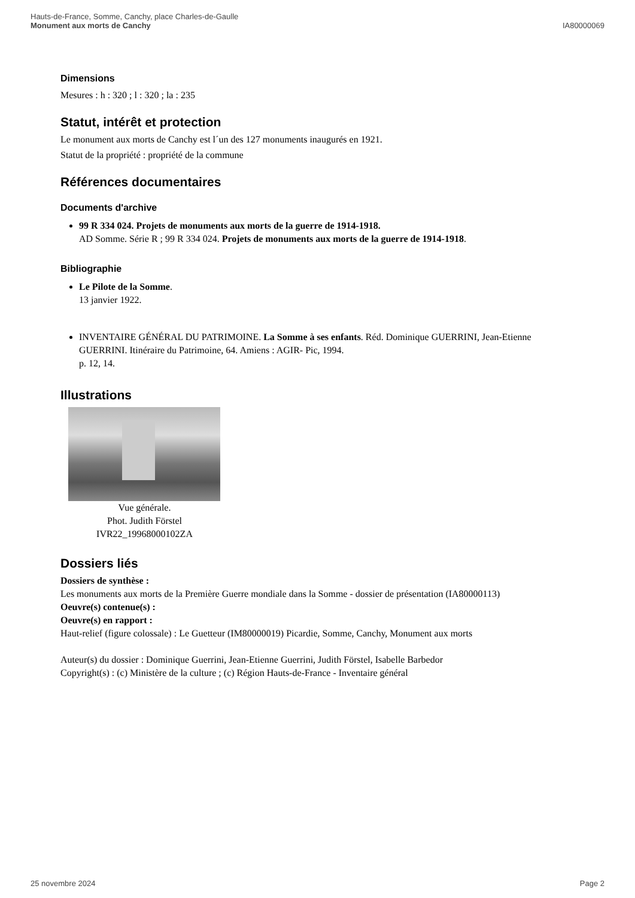Hauts-de-France, Somme, Canchy, place Charles-de-Gaulle
Monument aux morts de Canchy
IA80000069
Dimensions
Mesures : h : 320 ; l : 320 ; la : 235
Statut, intérêt et protection
Le monument aux morts de Canchy est l´un des 127 monuments inaugurés en 1921.
Statut de la propriété : propriété de la commune
Références documentaires
Documents d'archive
99 R 334 024. Projets de monuments aux morts de la guerre de 1914-1918.
AD Somme. Série R ; 99 R 334 024. Projets de monuments aux morts de la guerre de 1914-1918.
Bibliographie
Le Pilote de la Somme.
13 janvier 1922.
INVENTAIRE GÉNÉRAL DU PATRIMOINE. La Somme à ses enfants. Réd. Dominique GUERRINI, Jean-Etienne GUERRINI. Itinéraire du Patrimoine, 64. Amiens : AGIR- Pic, 1994.
p. 12, 14.
Illustrations
Vue générale.
Phot. Judith Förstel
IVR22_19968000102ZA
Dossiers liés
Dossiers de synthèse :
Les monuments aux morts de la Première Guerre mondiale dans la Somme - dossier de présentation (IA80000113)
Oeuvre(s) contenue(s) :
Oeuvre(s) en rapport :
Haut-relief (figure colossale) : Le Guetteur (IM80000019) Picardie, Somme, Canchy, Monument aux morts
Auteur(s) du dossier : Dominique Guerrini, Jean-Etienne Guerrini, Judith Förstel, Isabelle Barbedor
Copyright(s) : (c) Ministère de la culture ; (c) Région Hauts-de-France - Inventaire général
25 novembre 2024 Page 2